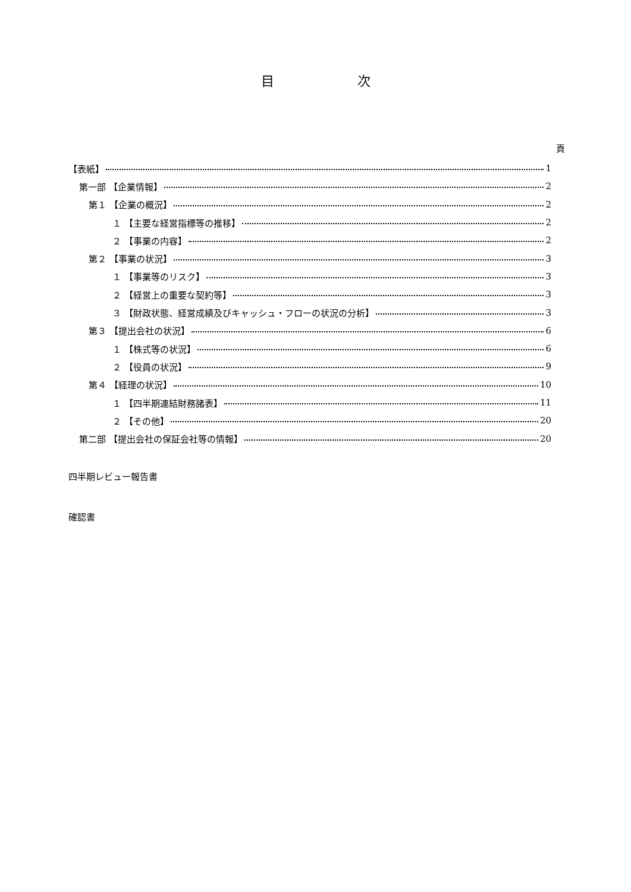目次
頁
【表紙】 1
第一部 【企業情報】 2
第１ 【企業の概況】 2
１ 【主要な経営指標等の推移】 2
２ 【事業の内容】 2
第２ 【事業の状況】 3
１ 【事業等のリスク】 3
２ 【経営上の重要な契約等】 3
３ 【財政状態、経営成績及びキャッシュ・フローの状況の分析】 3
第３ 【提出会社の状況】 6
１ 【株式等の状況】 6
２ 【役員の状況】 9
第４ 【経理の状況】 10
１ 【四半期連結財務諸表】 11
２ 【その他】 20
第二部 【提出会社の保証会社等の情報】 20
四半期レビュー報告書
確認書